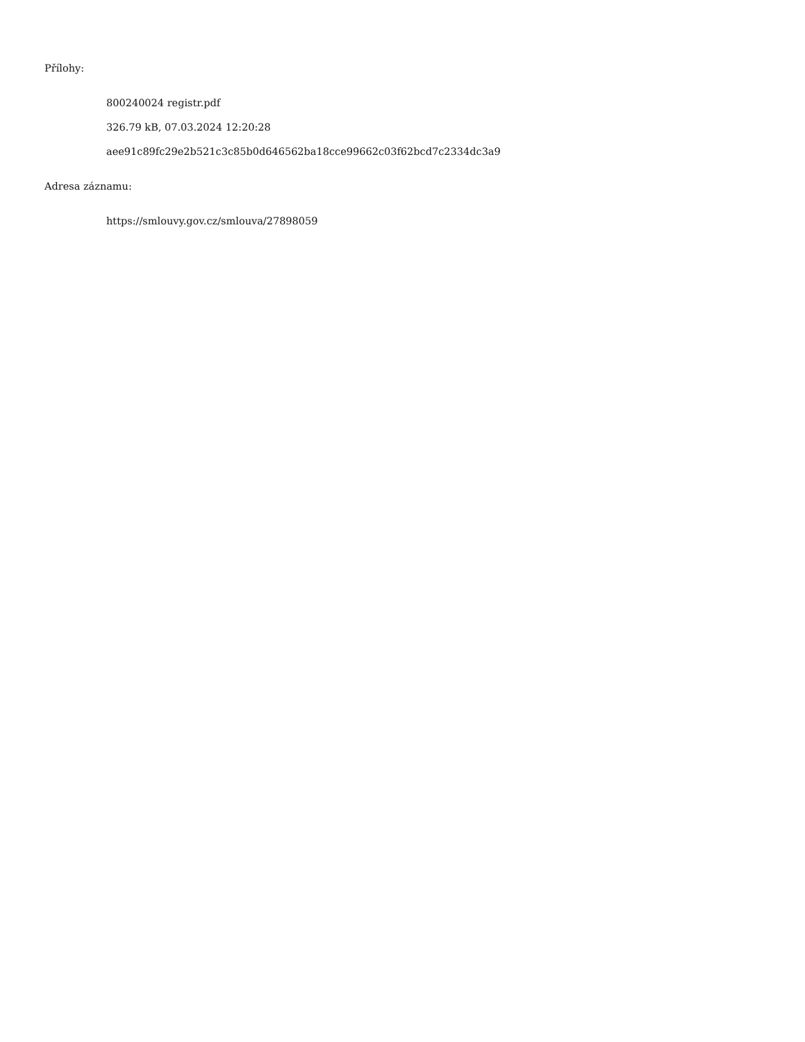Přílohy:
800240024 registr.pdf
326.79 kB, 07.03.2024 12:20:28
aee91c89fc29e2b521c3c85b0d646562ba18cce99662c03f62bcd7c2334dc3a9
Adresa záznamu:
https://smlouvy.gov.cz/smlouva/27898059